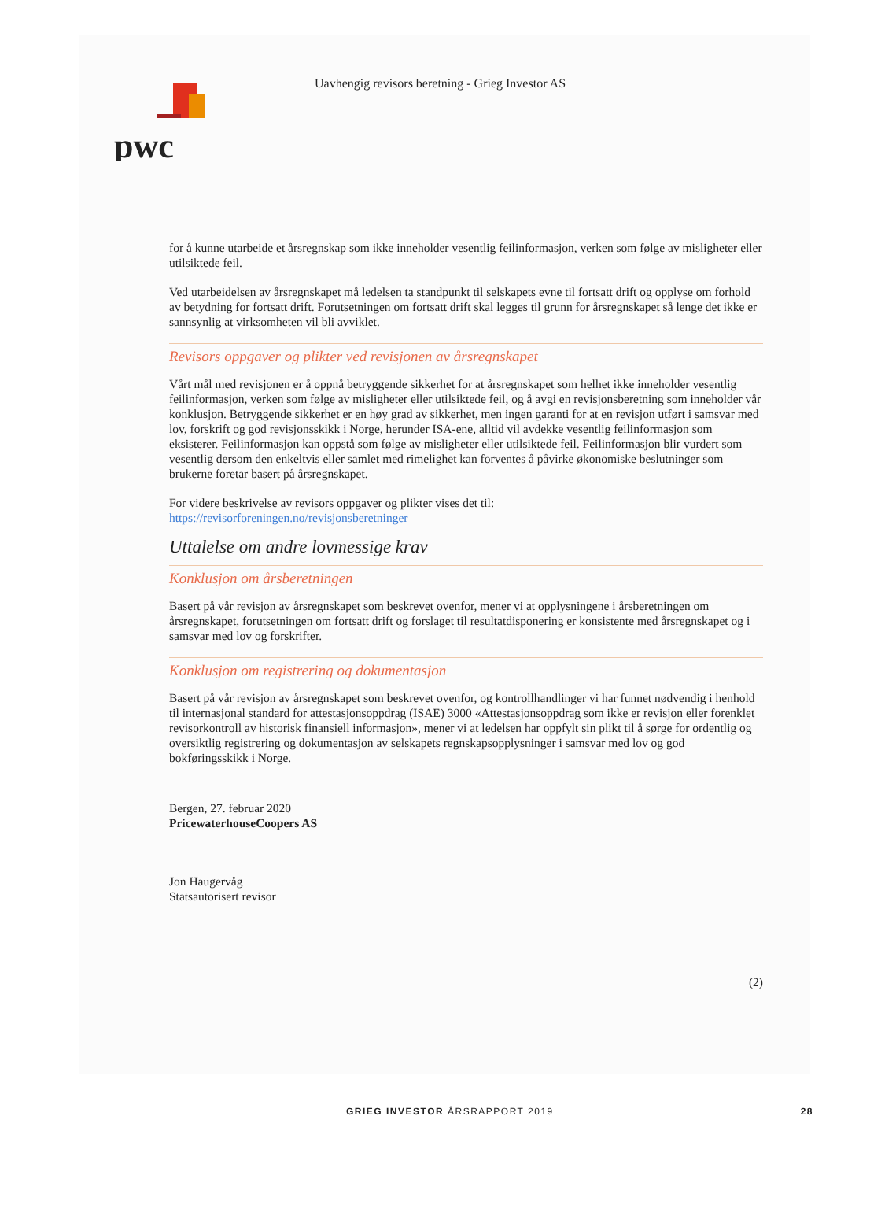pwc
Uavhengig revisors beretning - Grieg Investor AS
for å kunne utarbeide et årsregnskap som ikke inneholder vesentlig feilinformasjon, verken som følge av misligheter eller utilsiktede feil.
Ved utarbeidelsen av årsregnskapet må ledelsen ta standpunkt til selskapets evne til fortsatt drift og opplyse om forhold av betydning for fortsatt drift. Forutsetningen om fortsatt drift skal legges til grunn for årsregnskapet så lenge det ikke er sannsynlig at virksomheten vil bli avviklet.
Revisors oppgaver og plikter ved revisjonen av årsregnskapet
Vårt mål med revisjonen er å oppnå betryggende sikkerhet for at årsregnskapet som helhet ikke inneholder vesentlig feilinformasjon, verken som følge av misligheter eller utilsiktede feil, og å avgi en revisjonsberetning som inneholder vår konklusjon. Betryggende sikkerhet er en høy grad av sikkerhet, men ingen garanti for at en revisjon utført i samsvar med lov, forskrift og god revisjonsskikk i Norge, herunder ISA-ene, alltid vil avdekke vesentlig feilinformasjon som eksisterer. Feilinformasjon kan oppstå som følge av misligheter eller utilsiktede feil. Feilinformasjon blir vurdert som vesentlig dersom den enkeltvis eller samlet med rimelighet kan forventes å påvirke økonomiske beslutninger som brukerne foretar basert på årsregnskapet.
For videre beskrivelse av revisors oppgaver og plikter vises det til:
https://revisorforeningen.no/revisjonsberetninger
Uttalelse om andre lovmessige krav
Konklusjon om årsberetningen
Basert på vår revisjon av årsregnskapet som beskrevet ovenfor, mener vi at opplysningene i årsberetningen om årsregnskapet, forutsetningen om fortsatt drift og forslaget til resultatdisponering er konsistente med årsregnskapet og i samsvar med lov og forskrifter.
Konklusjon om registrering og dokumentasjon
Basert på vår revisjon av årsregnskapet som beskrevet ovenfor, og kontrollhandlinger vi har funnet nødvendig i henhold til internasjonal standard for attestasjonsoppdrag (ISAE) 3000 «Attestasjonsoppdrag som ikke er revisjon eller forenklet revisorkontroll av historisk finansiell informasjon», mener vi at ledelsen har oppfylt sin plikt til å sørge for ordentlig og oversiktlig registrering og dokumentasjon av selskapets regnskapsopplysninger i samsvar med lov og god bokføringsskikk i Norge.
Bergen, 27. februar 2020
PricewaterhouseCoopers AS
Jon Haugervåg
Statsautorisert revisor
(2)
GRIEG INVESTOR ÅRSRAPPORT 2019 28